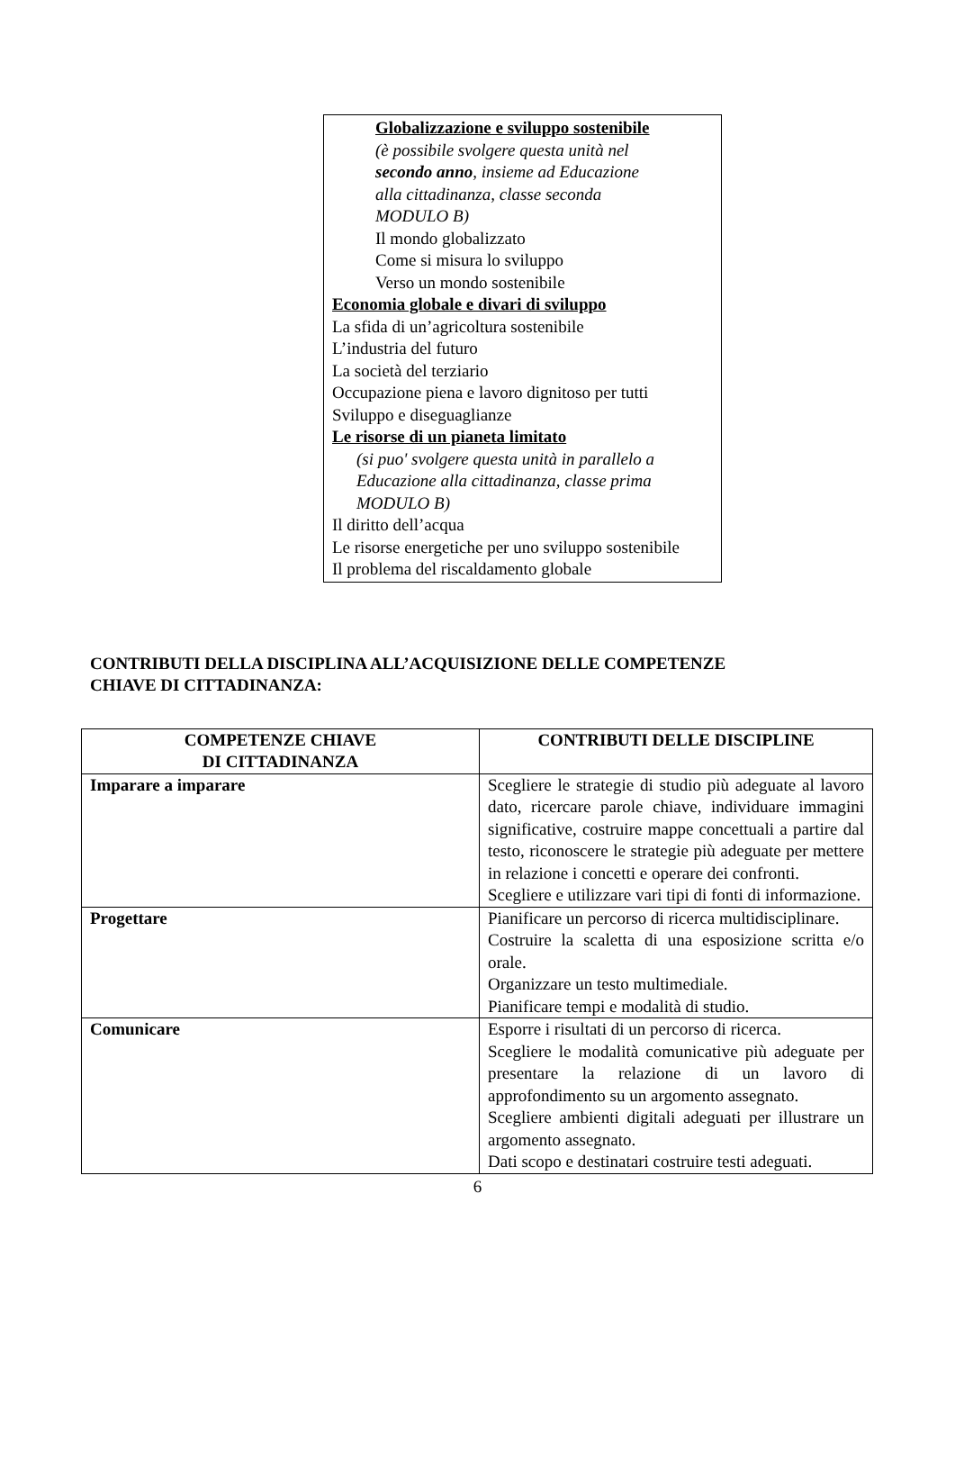Globalizzazione e sviluppo sostenibile
(è possibile svolgere questa unità nel
secondo anno, insieme ad Educazione
alla cittadinanza, classe seconda
MODULO B)
Il mondo globalizzato
Come si misura lo sviluppo
Verso un mondo sostenibile
Economia globale e divari di sviluppo
La sfida di un’agricoltura sostenibile
L’industria del futuro
La società del terziario
Occupazione piena e lavoro dignitoso per tutti
Sviluppo e diseguaglianze
Le risorse di un pianeta limitato
(si puo' svolgere questa unità in parallelo a
Educazione alla cittadinanza, classe prima
MODULO B)
Il diritto dell’acqua
Le risorse energetiche per uno sviluppo sostenibile
Il problema del riscaldamento globale
CONTRIBUTI DELLA DISCIPLINA ALL’ACQUISIZIONE DELLE COMPETENZE
CHIAVE DI CITTADINANZA:
| COMPETENZE CHIAVE DI CITTADINANZA | CONTRIBUTI DELLE DISCIPLINE |
| --- | --- |
| Imparare a imparare | Scegliere le strategie di studio più adeguate al lavoro dato, ricercare parole chiave, individuare immagini significative, costruire mappe concettuali a partire dal testo, riconoscere le strategie più adeguate per mettere in relazione i concetti e operare dei confronti. Scegliere e utilizzare vari tipi di fonti di informazione. |
| Progettare | Pianificare un percorso di ricerca multidisciplinare. Costruire la scaletta di una esposizione scritta e/o orale. Organizzare un testo multimediale. Pianificare tempi e modalità di studio. |
| Comunicare | Esporre i risultati di un percorso di ricerca. Scegliere le modalità comunicative più adeguate per presentare la relazione di un lavoro di approfondimento su un argomento assegnato. Scegliere ambienti digitali adeguati per illustrare un argomento assegnato. Dati scopo e destinatari costruire testi adeguati. |
6